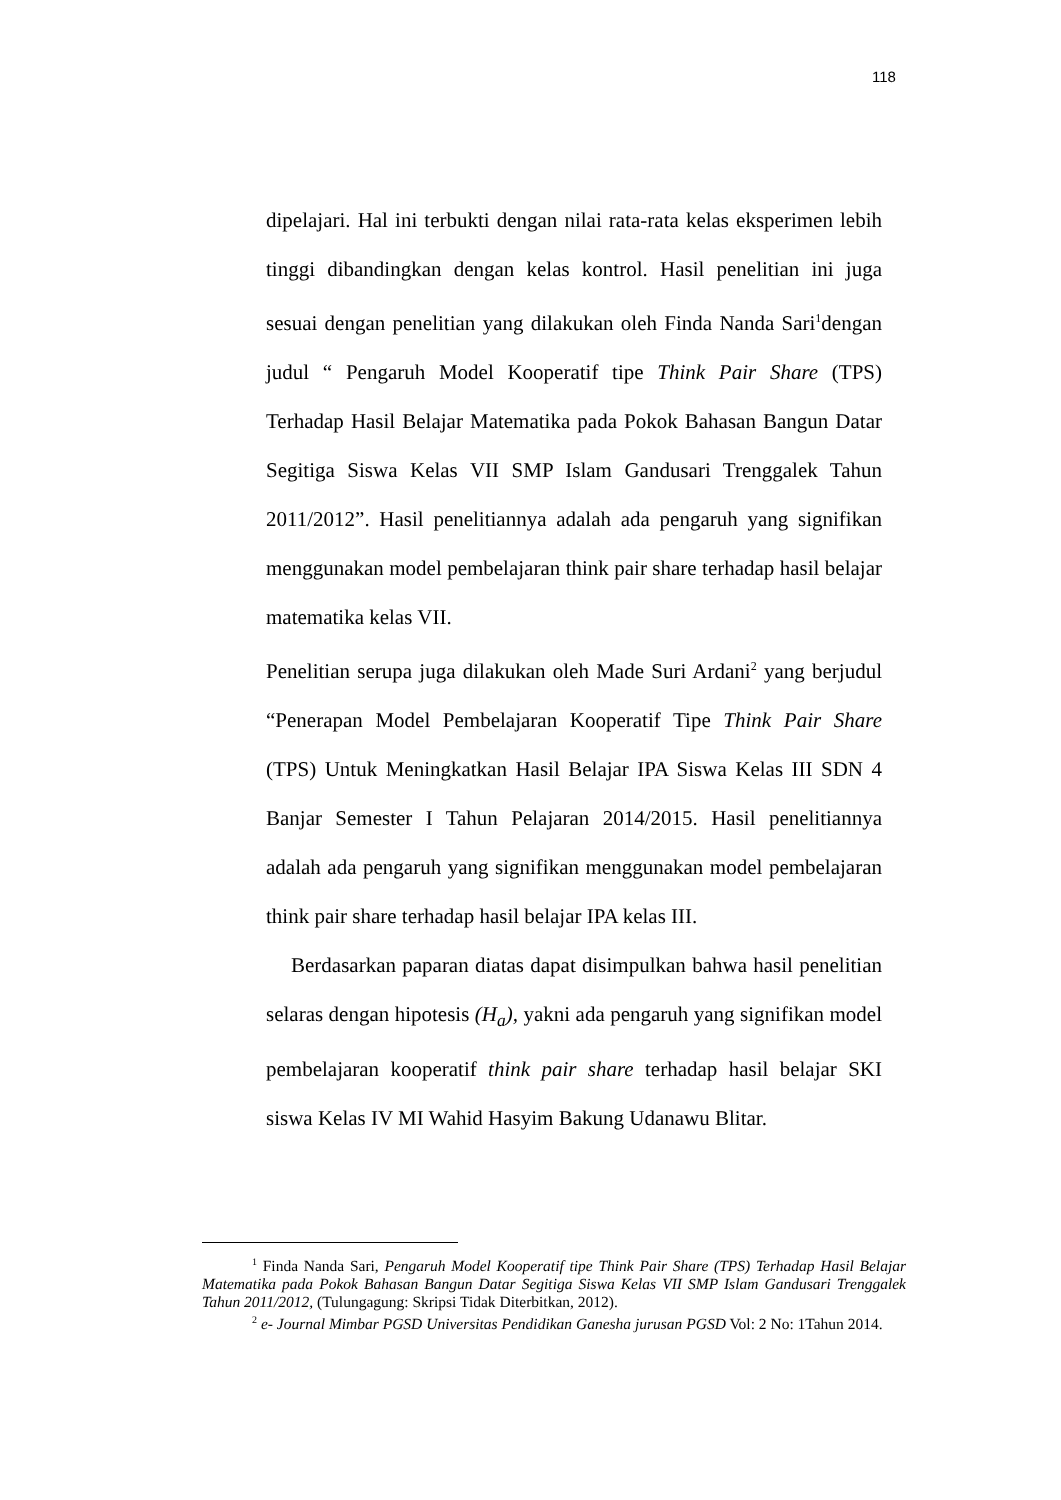118
dipelajari. Hal ini terbukti dengan nilai rata-rata kelas eksperimen lebih tinggi dibandingkan dengan kelas kontrol. Hasil penelitian ini juga sesuai dengan penelitian yang dilakukan oleh Finda Nanda Sari<sup>1</sup>dengan judul “ Pengaruh Model Kooperatif tipe Think Pair Share (TPS) Terhadap Hasil Belajar Matematika pada Pokok Bahasan Bangun Datar Segitiga Siswa Kelas VII SMP Islam Gandusari Trenggalek Tahun 2011/2012”. Hasil penelitiannya adalah ada pengaruh yang signifikan menggunakan model pembelajaran think pair share terhadap hasil belajar matematika kelas VII.
Penelitian serupa juga dilakukan oleh Made Suri Ardani<sup>2</sup> yang berjudul “Penerapan Model Pembelajaran Kooperatif Tipe Think Pair Share (TPS) Untuk Meningkatkan Hasil Belajar IPA Siswa Kelas III SDN 4 Banjar Semester I Tahun Pelajaran 2014/2015. Hasil penelitiannya adalah ada pengaruh yang signifikan menggunakan model pembelajaran think pair share terhadap hasil belajar IPA kelas III.
Berdasarkan paparan diatas dapat disimpulkan bahwa hasil penelitian selaras dengan hipotesis (H<sub>a</sub>), yakni ada pengaruh yang signifikan model pembelajaran kooperatif think pair share terhadap hasil belajar SKI siswa Kelas IV MI Wahid Hasyim Bakung Udanawu Blitar.
<sup>1</sup> Finda Nanda Sari, Pengaruh Model Kooperatif tipe Think Pair Share (TPS) Terhadap Hasil Belajar Matematika pada Pokok Bahasan Bangun Datar Segitiga Siswa Kelas VII SMP Islam Gandusari Trenggalek Tahun 2011/2012, (Tulungagung: Skripsi Tidak Diterbitkan, 2012).
<sup>2</sup> e- Journal Mimbar PGSD Universitas Pendidikan Ganesha jurusan PGSD Vol: 2 No: 1Tahun 2014.